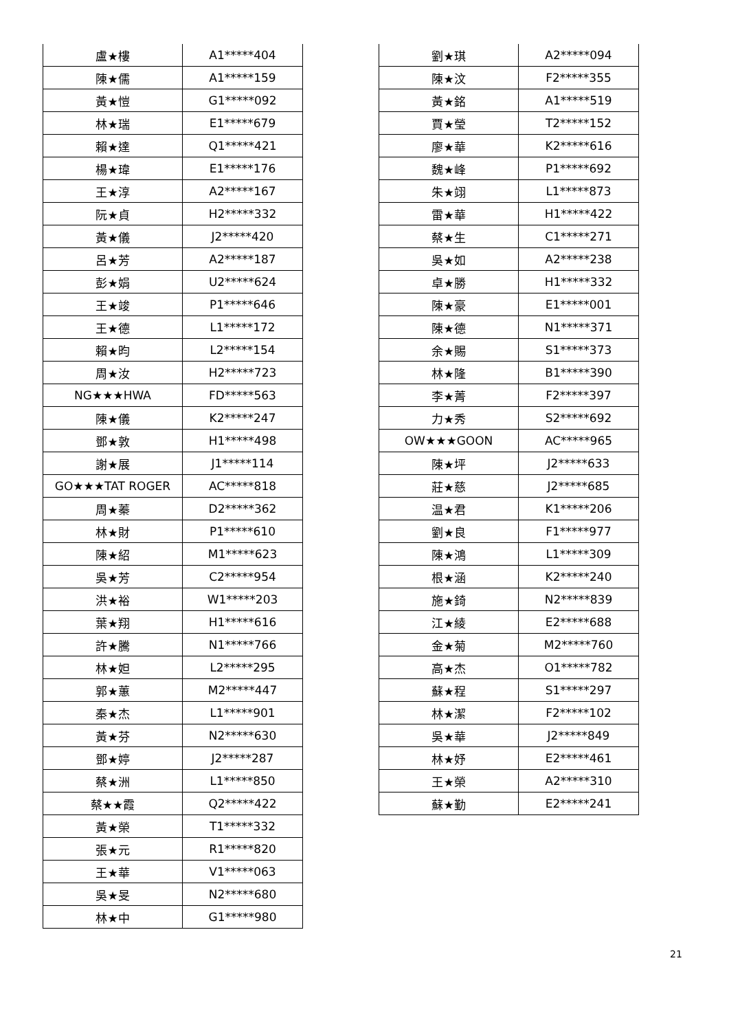| 盧★樓 | A1*****404 |
| 陳★儒 | A1*****159 |
| 黃★愷 | G1*****092 |
| 林★瑞 | E1*****679 |
| 賴★達 | Q1*****421 |
| 楊★瑋 | E1*****176 |
| 王★淳 | A2*****167 |
| 阮★貞 | H2*****332 |
| 黃★儀 | J2*****420 |
| 呂★芳 | A2*****187 |
| 彭★娟 | U2*****624 |
| 王★竣 | P1*****646 |
| 王★德 | L1*****172 |
| 賴★昀 | L2*****154 |
| 周★汝 | H2*****723 |
| NG★★★HWA | FD*****563 |
| 陳★儀 | K2*****247 |
| 鄧★敦 | H1*****498 |
| 謝★展 | J1*****114 |
| GO★★★TAT ROGER | AC*****818 |
| 周★蓁 | D2*****362 |
| 林★財 | P1*****610 |
| 陳★紹 | M1*****623 |
| 吳★芳 | C2*****954 |
| 洪★裕 | W1*****203 |
| 葉★翔 | H1*****616 |
| 許★騰 | N1*****766 |
| 林★妲 | L2*****295 |
| 郭★蕙 | M2*****447 |
| 秦★杰 | L1*****901 |
| 黃★芬 | N2*****630 |
| 鄧★婷 | J2*****287 |
| 蔡★洲 | L1*****850 |
| 蔡★★霞 | Q2*****422 |
| 黃★榮 | T1*****332 |
| 張★元 | R1*****820 |
| 王★華 | V1*****063 |
| 吳★旻 | N2*****680 |
| 林★中 | G1*****980 |
| 劉★琪 | A2*****094 |
| 陳★汶 | F2*****355 |
| 黃★銘 | A1*****519 |
| 賈★瑩 | T2*****152 |
| 廖★華 | K2*****616 |
| 魏★峰 | P1*****692 |
| 朱★翊 | L1*****873 |
| 雷★華 | H1*****422 |
| 蔡★生 | C1*****271 |
| 吳★如 | A2*****238 |
| 卓★勝 | H1*****332 |
| 陳★豪 | E1*****001 |
| 陳★德 | N1*****371 |
| 余★賜 | S1*****373 |
| 林★隆 | B1*****390 |
| 李★菁 | F2*****397 |
| 力★秀 | S2*****692 |
| OW★★★GOON | AC*****965 |
| 陳★坪 | J2*****633 |
| 莊★慈 | J2*****685 |
| 温★君 | K1*****206 |
| 劉★良 | F1*****977 |
| 陳★鴻 | L1*****309 |
| 根★涵 | K2*****240 |
| 施★錡 | N2*****839 |
| 江★綾 | E2*****688 |
| 金★菊 | M2*****760 |
| 高★杰 | O1*****782 |
| 蘇★程 | S1*****297 |
| 林★潔 | F2*****102 |
| 吳★華 | J2*****849 |
| 林★妤 | E2*****461 |
| 王★榮 | A2*****310 |
| 蘇★勤 | E2*****241 |
21